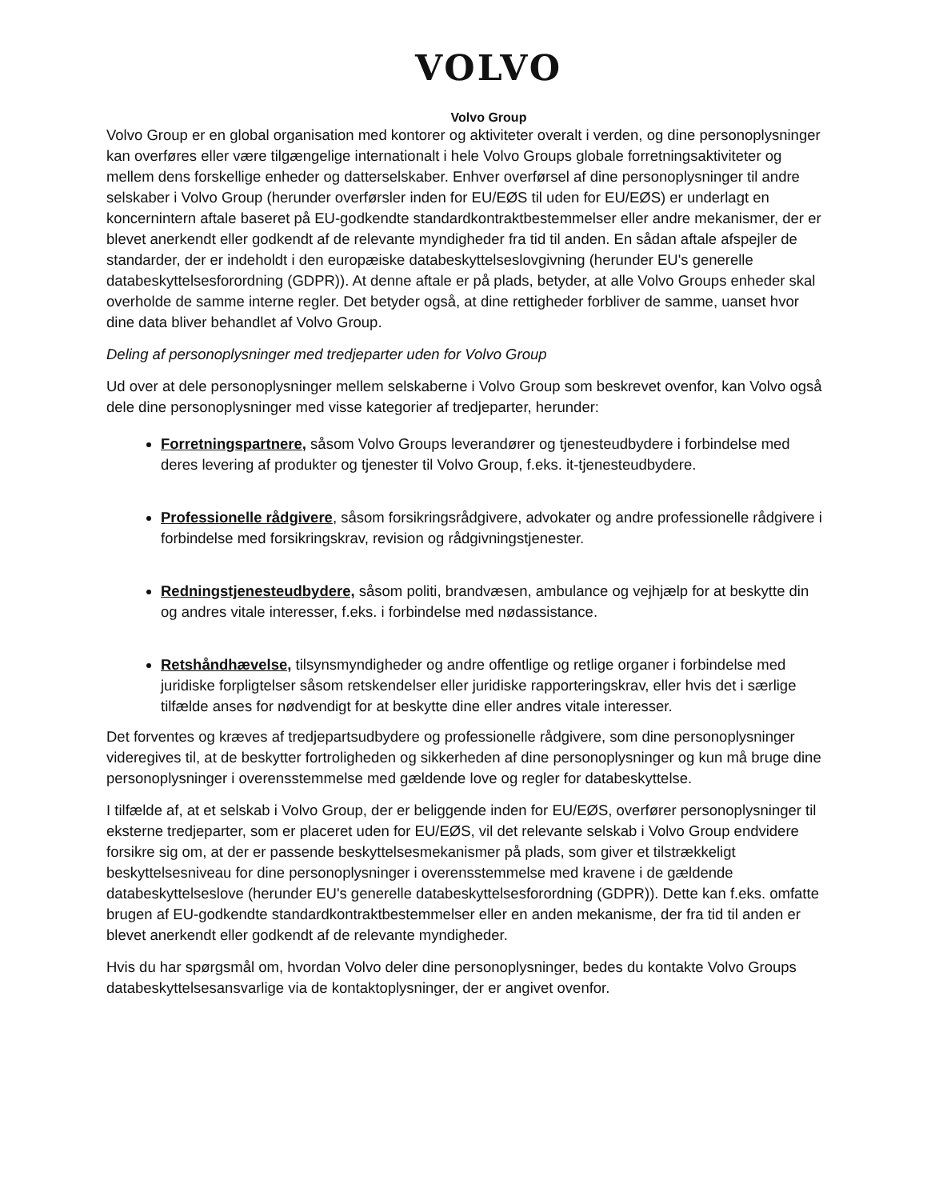VOLVO
Volvo Group
Volvo Group er en global organisation med kontorer og aktiviteter overalt i verden, og dine personoplysninger kan overføres eller være tilgængelige internationalt i hele Volvo Groups globale forretningsaktiviteter og mellem dens forskellige enheder og datterselskaber. Enhver overførsel af dine personoplysninger til andre selskaber i Volvo Group (herunder overførsler inden for EU/EØS til uden for EU/EØS) er underlagt en koncernintern aftale baseret på EU-godkendte standardkontraktbestemmelser eller andre mekanismer, der er blevet anerkendt eller godkendt af de relevante myndigheder fra tid til anden. En sådan aftale afspejler de standarder, der er indeholdt i den europæiske databeskyttelseslovgivning (herunder EU's generelle databeskyttelsesforordning (GDPR)). At denne aftale er på plads, betyder, at alle Volvo Groups enheder skal overholde de samme interne regler. Det betyder også, at dine rettigheder forbliver de samme, uanset hvor dine data bliver behandlet af Volvo Group.
Deling af personoplysninger med tredjeparter uden for Volvo Group
Ud over at dele personoplysninger mellem selskaberne i Volvo Group som beskrevet ovenfor, kan Volvo også dele dine personoplysninger med visse kategorier af tredjeparter, herunder:
Forretningspartnere, såsom Volvo Groups leverandører og tjenesteudbydere i forbindelse med deres levering af produkter og tjenester til Volvo Group, f.eks. it-tjenesteudbydere.
Professionelle rådgivere, såsom forsikringsrådgivere, advokater og andre professionelle rådgivere i forbindelse med forsikringskrav, revision og rådgivningstjenester.
Redningstjenesteudbydere, såsom politi, brandvæsen, ambulance og vejhjælp for at beskytte din og andres vitale interesser, f.eks. i forbindelse med nødassistance.
Retshåndhævelse, tilsynsmyndigheder og andre offentlige og retlige organer i forbindelse med juridiske forpligtelser såsom retskendelser eller juridiske rapporteringskrav, eller hvis det i særlige tilfælde anses for nødvendigt for at beskytte dine eller andres vitale interesser.
Det forventes og kræves af tredjepartsudbydere og professionelle rådgivere, som dine personoplysninger videregives til, at de beskytter fortroligheden og sikkerheden af dine personoplysninger og kun må bruge dine personoplysninger i overensstemmelse med gældende love og regler for databeskyttelse.
I tilfælde af, at et selskab i Volvo Group, der er beliggende inden for EU/EØS, overfører personoplysninger til eksterne tredjeparter, som er placeret uden for EU/EØS, vil det relevante selskab i Volvo Group endvidere forsikre sig om, at der er passende beskyttelsesmekanismer på plads, som giver et tilstrækkeligt beskyttelsesniveau for dine personoplysninger i overensstemmelse med kravene i de gældende databeskyttelseslove (herunder EU's generelle databeskyttelsesforordning (GDPR)). Dette kan f.eks. omfatte brugen af EU-godkendte standardkontraktbestemmelser eller en anden mekanisme, der fra tid til anden er blevet anerkendt eller godkendt af de relevante myndigheder.
Hvis du har spørgsmål om, hvordan Volvo deler dine personoplysninger, bedes du kontakte Volvo Groups databeskyttelsesansvarlige via de kontaktoplysninger, der er angivet ovenfor.